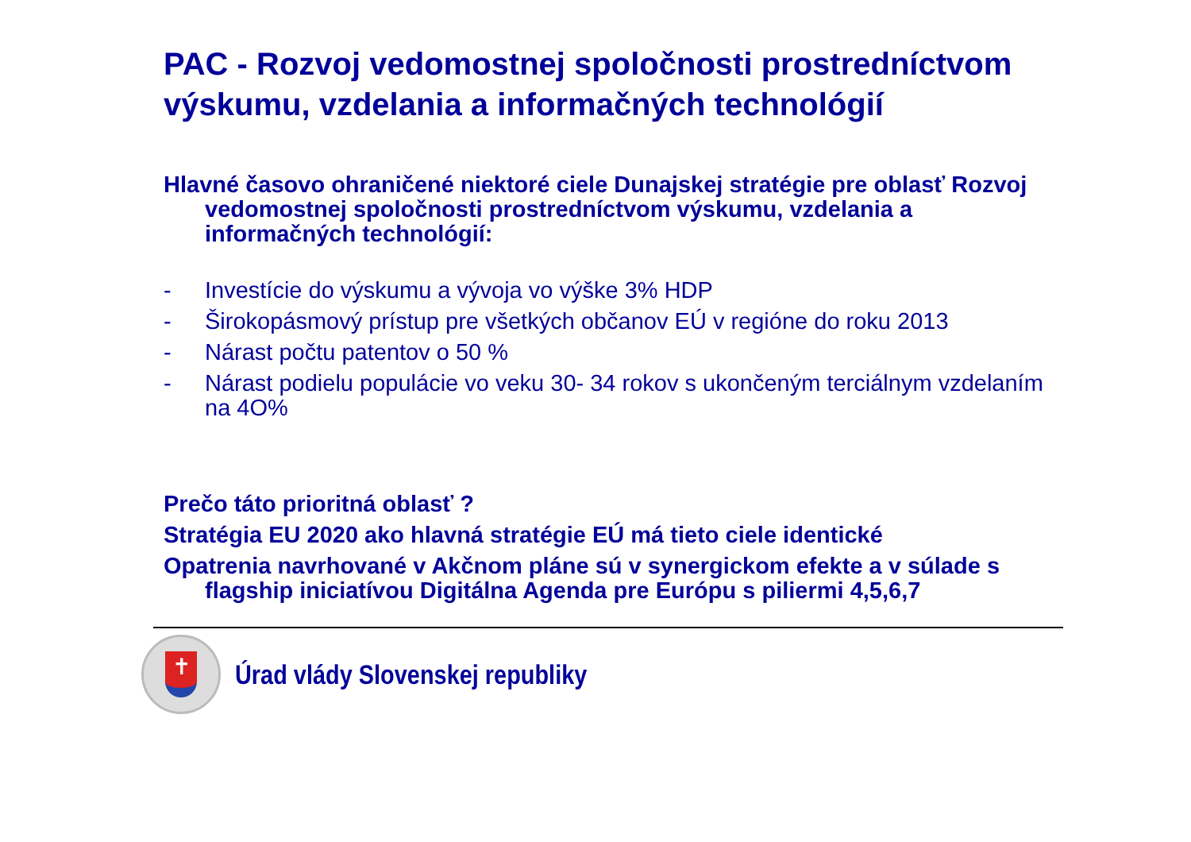PAC - Rozvoj vedomostnej spoločnosti prostredníctvom výskumu, vzdelania a informačných technológií
Hlavné časovo ohraničené niektoré ciele Dunajskej stratégie pre oblasť Rozvoj vedomostnej spoločnosti prostredníctvom výskumu, vzdelania a informačných technológií:
- Investície do výskumu a vývoja vo výške 3% HDP
- Širokopásmový prístup pre všetkých občanov EÚ v regióne do roku 2013
- Nárast počtu patentov o 50 %
- Nárast podielu populácie vo veku 30- 34 rokov s ukončeným terciálnym vzdelaním na 4O%
Prečo táto prioritná oblasť ?
Stratégia EU 2020 ako hlavná stratégie EÚ má tieto ciele identické
Opatrenia navrhované v Akčnom pláne sú v synergickom efekte a v súlade s flagship iniciatívou Digitálna Agenda pre Európu s piliermi 4,5,6,7
✝
Úrad vlády Slovenskej republiky